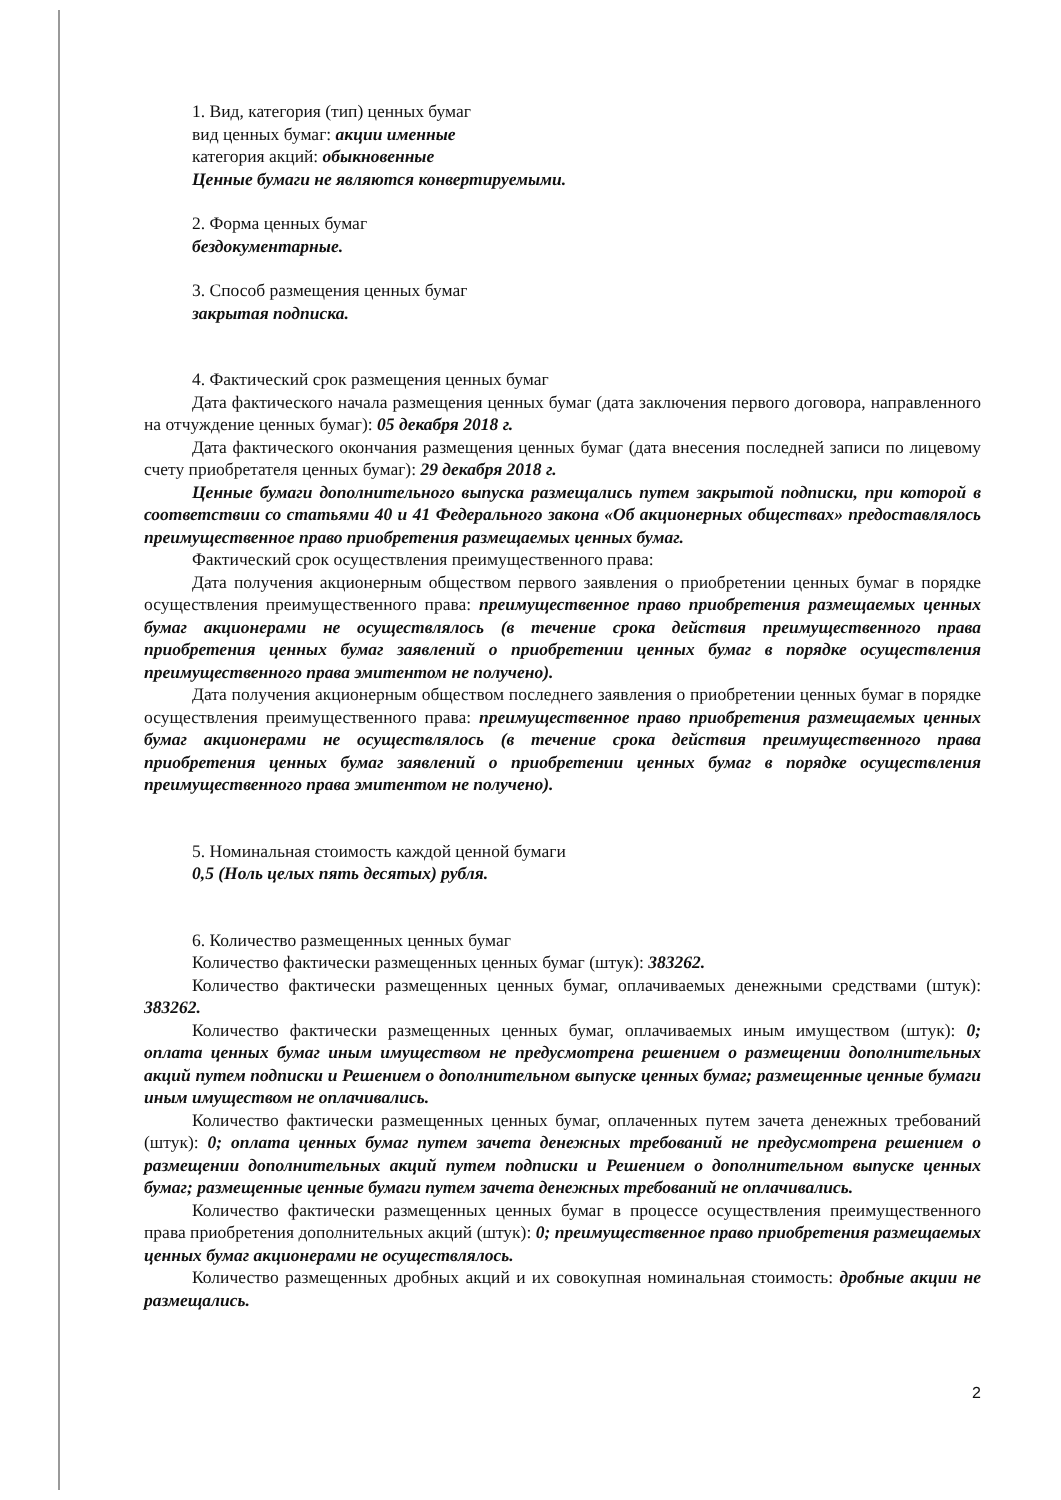1. Вид, категория (тип) ценных бумаг
вид ценных бумаг: акции именные
категория акций: обыкновенные
Ценные бумаги не являются конвертируемыми.
2. Форма ценных бумаг
бездокументарные.
3. Способ размещения ценных бумаг
закрытая подписка.
4. Фактический срок размещения ценных бумаг
Дата фактического начала размещения ценных бумаг (дата заключения первого договора, направленного на отчуждение ценных бумаг): 05 декабря 2018 г.
Дата фактического окончания размещения ценных бумаг (дата внесения последней записи по лицевому счету приобретателя ценных бумаг): 29 декабря 2018 г.
Ценные бумаги дополнительного выпуска размещались путем закрытой подписки, при которой в соответствии со статьями 40 и 41 Федерального закона «Об акционерных обществах» предоставлялось преимущественное право приобретения размещаемых ценных бумаг.
Фактический срок осуществления преимущественного права:
Дата получения акционерным обществом первого заявления о приобретении ценных бумаг в порядке осуществления преимущественного права: преимущественное право приобретения размещаемых ценных бумаг акционерами не осуществлялось (в течение срока действия преимущественного права приобретения ценных бумаг заявлений о приобретении ценных бумаг в порядке осуществления преимущественного права эмитентом не получено).
Дата получения акционерным обществом последнего заявления о приобретении ценных бумаг в порядке осуществления преимущественного права: преимущественное право приобретения размещаемых ценных бумаг акционерами не осуществлялось (в течение срока действия преимущественного права приобретения ценных бумаг заявлений о приобретении ценных бумаг в порядке осуществления преимущественного права эмитентом не получено).
5. Номинальная стоимость каждой ценной бумаги
0,5 (Ноль целых пять десятых) рубля.
6. Количество размещенных ценных бумаг
Количество фактически размещенных ценных бумаг (штук): 383262.
Количество фактически размещенных ценных бумаг, оплачиваемых денежными средствами (штук): 383262.
Количество фактически размещенных ценных бумаг, оплачиваемых иным имуществом (штук): 0; оплата ценных бумаг иным имуществом не предусмотрена решением о размещении дополнительных акций путем подписки и Решением о дополнительном выпуске ценных бумаг; размещенные ценные бумаги иным имуществом не оплачивались.
Количество фактически размещенных ценных бумаг, оплаченных путем зачета денежных требований (штук): 0; оплата ценных бумаг путем зачета денежных требований не предусмотрена решением о размещении дополнительных акций путем подписки и Решением о дополнительном выпуске ценных бумаг; размещенные ценные бумаги путем зачета денежных требований не оплачивались.
Количество фактически размещенных ценных бумаг в процессе осуществления преимущественного права приобретения дополнительных акций (штук): 0; преимущественное право приобретения размещаемых ценных бумаг акционерами не осуществлялось.
Количество размещенных дробных акций и их совокупная номинальная стоимость: дробные акции не размещались.
2